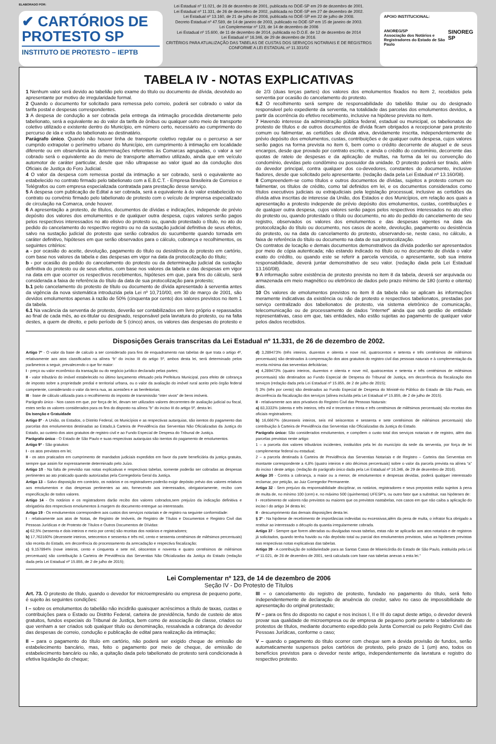ELABORADO POR:
✔ CARTÓRIOS DE
PROTESTO SP
INSTITUTO DE PROTESTO – IEPTB
Lei Estadual nº 11.021, de 28 de dezembro de 2001, publicada no DOE-SP em 29 de dezembro de 2001.
Lei Estadual nº 11.331, de 26 de dezembro de 2002, publicada no DOE-SP em 27 de dezembro de 2002.
Lei Estadual nº 13.160, de 21 de julho de 2008, publicada no DOE-SP em 22 de julho de 2008.
Decreto Estadual nº 47.589, de 14 de janeiro de 2003, publicado no DOE-SP em 15 de janeiro de 2003.
Lei Complementar nº 123, de 14 de dezembro de 2006
Lei Estadual nº 15.600, de 11 de dezembro de 2014, publicada no D.O.E. de 12 de dezembro de 2014
Lei Estadual nº 16.346, de 29 de dezembro de 2016.
CRITÉRIOS PARA ATUALIZAÇÃO DAS TABELAS DE CUSTAS DOS SERVIÇOS NOTARIAIS E DE REGISTROS CONFORME A LEI ESTADUAL nº 11.331/02
APOIO INSTITUCIONAL:
ANOREG/SP
Associação dos Notários e Registradores do Estado de São Paulo SINOREG SP
TABELA IV - NOTAS EXPLICATIVAS
1 Nenhum valor será devido ao tabelião pelo exame do título ou documento de dívida, devolvido ao apresentante por motivo de irregularidade formal.
2 Quando o documento for solicitado para remessa pelo correio, poderá ser cobrado o valor da tarifa postal e despesas correspondentes.
3 A despesa de condução a ser cobrada pela entrega da intimação procedida diretamente pelo tabelionato, será a equivalente ao do valor da tarifa de ônibus ou qualquer outro meio de transporte coletivo utilizado e existente dentro do Município, em número certo, necessário ao cumprimento do percurso de ida e volta do tabelionato ao destinatário.
Parágrafo único. Quando não houver linha de transporte coletivo regular ou o percurso a ser cumprido extrapolar o perímetro urbano do Município, em cumprimento à intimação em localidade diferente ou em observância às determinações referentes às Comarcas agrupadas, o valor a ser cobrado será o equivalente ao do meio de transporte alternativo utilizado, ainda que em veículo automotor de caráter particular, desde que não ultrapasse ao valor igual ao da condução dos Oficiais de Justiça do Foro Judicial.
4 O valor da despesa com remessa postal da intimação a ser cobrado, será o equivalente ao estabelecido no contrato firmado pelo tabelionato com a E.B.C.T. - Empresa Brasileira de Correios e Telégrafos ou com empresa especializada contratada para prestação desse serviço.
5 A despesa com publicação de Edital a ser cobrada, será a equivalente à do valor estabelecido no contrato ou convênio firmado pelo tabelionato de protesto com o veículo de imprensa especializado de circulação na Comarca, onde houver.
6 A apresentação a protesto, de títulos, documentos de dívidas e indicações, independe de prévio depósito dos valores dos emolumentos e de qualquer outra despesa, cujos valores serão pagos pelos respectivos interessados no ato elisivo do protesto ou, quando protestado o título, no ato do pedido do cancelamento do respectivo registro ou no da sustação judicial definitiva de seus efeitos, salvo na sustação judicial do protesto que serão cobrados do sucumbente quando tornada em caráter definitivo, hipóteses em que serão observados para o cálculo, cobrança e recolhimentos, os seguintes critérios:
a - por ocasião do aceite, devolução, pagamento do título ou desistência do protesto em cartório, com base nos valores da tabela e das despesas em vigor na data da protocolização do título;
b - por ocasião do pedido do cancelamento do protesto ou da determinação judicial da sustação definitiva do protesto ou de seus efeitos, com base nos valores da tabela e das despesas em vigor na data em que ocorrer os respectivos recebimentos, hipóteses em que, para fins do cálculo, será considerada a faixa de referência do título da data de sua protocolização para protesto;
b.1 pelo cancelamento do protesto de título ou documento de dívida apresentado à serventia antes da vigência da nova sistemática introduzida pela Lei nº 10,710/00, em 30 de março de 2001, são devidos emolumentos apenas à razão de 50% (cinquenta por cento) dos valores previstos no item 1 da tabela.
6.1 Na vacância da serventia de protesto, deverão ser contabilizados em livro próprio e repassados ao final de cada mês, ao ex-titular ou designado, responsável pela lavratura do protesto, ou na falta destes, a quem de direito, e pelo período de 5 (cinco) anos, os valores das despesas do protesto e de 2/3 (duas terças partes) dos valores dos emolumentos fixados no item 2, recebidos pela serventia por ocasião do cancelamento do protesto.
6.2 O recolhimento será sempre de responsabilidade do tabelião titular ou do designado responsável pelo expediente da serventia, na totalidade das parcelas dos emolumentos devidos, a partir da ocorrência do efetivo recebimento, inclusive na hipótese prevista no item.
7 Havendo interesse da administração pública federal, estadual ou municipal, os tabelionatos de protesto de títulos e de outros documentos de dívida ficam obrigados a recepcionar para protesto comum ou falimentar, as certidões de dívida ativa, devidamente inscrita, independentemente de prévio depósito dos emolumentos, custas, contribuições e de qualquer outra despesa, cujos valores serão pagos na forma prevista no item 6, bem como o crédito decorrente de aluguel e de seus encargos, desde que provado por contrato escrito, e ainda o crédito do condomínio, decorrente das quotas de rateio de despesas e da aplicação de multas, na forma da lei ou convenção do condomínio, devidas pelo condômino ou possuidor da unidade. O protesto poderá ser tirado, além do devedor principal, contra qualquer dos co-devedores, constantes do documento, inclusive fiadores, desde que solicitado pelo apresentante. (redação dada pela Lei Estadual nº 13.160/08).
8 Compreendem-se como títulos e outros documentos de dívidas, sujeitos a protesto comum ou falimentar, os títulos de crédito, como tal definidos em lei, e os documentos considerados como títulos executivos judiciais ou extrajudiciais pela legislação processual, inclusive as certidões da dívida ativa inscritas de interesse da União, dos Estados e dos Municípios, em relação aos quais a apresentação a protesto independe de prévio depósito dos emolumentos, custas, contribuições e de qualquer outra despesa, cujos valores serão pagos pelos respectivos interessados no ato elivo do protesto ou, quando protestado o título ou documento, no ato do pedido do cancelamento de seu registro, observados os valores dos emolumentos e das despesas vigentes na data da protocolização do título ou documento, nos casos de aceite, devolução, pagamento ou desistência do protesto, ou na data do cancelamento do protesto, observando-se, neste caso, no cálculo, a faixa de referência do título ou documento na data de sua protocolização.
Os contratos de locação e demais documentos demonstrativos da dívida poderão ser apresentados por meio de cópia autenticada; não estando indicado no título ou no documento de dívida o valor exato do crédito, ou quando este se referir a parcela vencida, o apresentante, sob sua inteira responsabilidade, deverá juntar demonstrativo de seu valor. (redação dada pela Lei Estadual 13.160/08).
9 A informação sobre existência de protesto prevista no item 8 da tabela, deverá ser arquivada ou armazenada em meio magnético ou eletrônico de dados pelo prazo mínimo de 180 (cento e oitenta) dias.
10 Os valores de emolumentos previstos no item 8 da tabela não se aplicam às informações meramente indicativas da existência ou não de protesto e respectivos tabelionatos, prestadas por serviço centralizado dos tabelionatos de protesto, via sistema eletrônico de comunicação, telecomunicação ou de processamento de dados "internet" ainda que sob gestão de entidade representativas, caso em que, tais entidades, não estão sujeitas ao pagamento de qualquer valor pelos dados recebidos.
Disposições Gerais transcritas da Lei Estadual nº 11.331, de 26 de dezembro de 2002.
Artigo 7º - O valor da base de calculo a ser considerado para fins de enquadramento nas tabelas de que trata o artigo 4º, relativamente aos atos classificados na alínea “b” do inciso III do artigo 5º, ambos desta lei, será determinado pelos parâmetros a seguir, prevalecendo o que for maior:
I - preço ou valor econômico da transação ou do negócio jurídico declarado pelas partes;
II - valor tributário do imóvel estabelecido no último lançamento efetuado pela Prefeitura Municipal, para efeito de cobrança de imposto sobre a propriedade predial e territorial urbana, ou o valor da avaliação do imóvel rural aceito pelo órgão federal competente, considerando o valor da terra nua, as acessões e as benfeitorias;
III - base de cálculo utilizada para o recolhimento do imposto de transmissão “inter vivos” de bens imóveis.
Parágrafo único - Nos casos em que, por força de lei, devam ser utilizados valores decorrentes de avaliação judicial ou fiscal, estes serão os valores considerados para os fins do disposto na alínea "b" do inciso III do artigo 5º, desta lei.
Da Isenção e Gratuidade
Artigo 8º - A União, os Estados, o Distrito Federal, os Municípios e as respectivas autarquias, são isentos do pagamento das parcelas dos emolumentos destinadas ao Estado,à Carteira de Previdência das Serventias Não Oficializadas da Justiça do Estado, ao custeio dos atos gratuitos de registro civil e ao Fundo Especial de Despesa do Tribunal de Justiça.
Parágrafo único - O Estado de São Paulo e suas respectivas autarquias são isentos do pagamento de emolumentos.
Artigo 9º - São gratuitos:
I - os atos previstos em lei;
II - os atos praticados em cumprimento de mandados judiciais expedidos em favor da parte beneficiária da justiça gratuita, sempre que assim for expressamente determinado pelo Juízo.
Artigo 10 - Na falta de previsão nas notas explicativas e respectivas tabelas, somente poderão ser cobradas as despesas pertinentes ao ato praticado quando autorizadas pela Corregedoria Geral da Justiça.
Artigo 13 – Salvo disposição em contrário, os notários e os registradores poderão exigir depósito prévio dos valores relativos aos emolumentos e das despesas pertinentes ao ato, fornecendo aos interessados, obrigatoriamente, recibo com especificação de todos valores.
Artigo 14 - Os notários e os registradores darão recibo dos valores cobrados,sem prejuízo da indicação definitiva e obrigatória dos respectivos emolumentos à margem do documento entregue ao interessado.
Artigo 19 - Os emolumentos correspondem aos custos dos serviços notariais e de registro na seguinte conformidade:
I - relativamente aos atos de Notas, de Registro de Imóveis, de Registro de Títulos e Documentos e Registro Civil das Pessoas Jurídicas e de Protesto de Títulos e Outros Documentos de Dívidas:
a) 62,5% (sessenta e dois inteiros e meio por cento) são receitas dos notários e registradores;
b) 17,763160% (dezessete inteiros, setecentos e sessenta e três mil, cento e sessenta centésimos de milésimos percentuais) são receita do Estado, em decorrência do processamento da arrecadação e respectiva fiscalização;
c) 9,157894% (nove inteiros, cento e cinquenta e sete mil, oitocentos e noventa e quatro centésimos de milésimos percentuais) são contribuição à Carteira de Previdência das Serventias Não Oficializadas da Justiça do Estado (redação dada pela Lei Estadual nº 15.855, de 2 de julho de 2015);
d) 3,289473% (três inteiros, duzentos e oitenta e nove mil, quatrocentos e setenta e três centésimos de milésimos percentuais) são destinados à compensação dos atos gratuitos do registro civil das pessoas naturais e à complementação da receita mínima das serventias deficitárias;
e) 4,289473% (quatro inteiros, duzentos e oitenta e nove mil, quatrocentos e setenta e três centésimos de milésimos percentuais) são destinados ao Fundo Especial de Despesa do Tribunal de Justiça, em decorrência da fiscalização dos serviços (redação dada pela Lei Estadual nº 15.855, de 2 de julho de 2015);
f) 3% (três por cento) são destinados ao Fundo Especial de Despesa do Ministé-rio Público do Estado de São Paulo, em decorrência da fiscalização dos serviços (alínea incluída pela Lei Estadual nº 15.855, de 2 de julho de 2015).
II - relativamente aos atos privativos do Registro Civil das Pessoas Naturais:
a) 83,3333% (oitenta e três inteiros, três mil e trezentos e trinta e três centésimos de milésimos percentuais) são receitas dos oficiais registradores;
b) 16,6667% (dezesseis inteiros, seis mil seiscentos e sessenta e sete centésimos de milésimos percentuais) são contribuição à Carteira de Previdência das Serventias não Oficializadas da Justiça do Estado.
Parágrafo único: São considerados emolumentos, e compõem o custo total dos serviços notariais e de registro, além das parcelas previstas neste artigo:
1 – a parcela dos valores tributários incidentes, instituídos pela lei do município da sede da serventia, por força de lei complementar federal ou estadual;
2 – a parcela destinada à Carteira de Previdência das Serventias Notariais e de Registro – Carteira das Serventias em montante correspondente a 4,8% (quatro inteiros e oito décimos percentuais) sobre o valor da parcela prevista na alínea “a” do inciso I deste artigo. (redação do parágrafo único dada pela Lei Estadual nº 16.346, de 29 de dezembro de 2016).
Artigo 30 - Contra a cobrança, a maior ou a menor, de emolumentos e despesas devidas, poderá qualquer interessado reclamar, por petição, ao Juiz Corregedor Permanente.
Artigo 32 - Sem prejuízo da responsabilidade disciplinar, os notários, registradores e seus prepostos estão sujeitos à pena de multa de, no mínimo 100 (cem) e, no máximo 500 (quinhentas) UFESP’s, ou outro fator que a substituir, nas hipóteses de:
I - recebimento de valores não previstos ou maiores que os previstos nastabelas, nos casos em que não caiba a aplicação do inciso I do artigo 34 desta lei;
II - descumprimento das demais disposições desta lei.
§ 3º - Na hipótese de recebimento de importâncias indevidas ou excessivas,além da pena de multa, o infrator fica obrigado a restituir ao interessado o décuplo da quantia irregularmente cobrada.
Artigo 37 - Sempre que forem alteradas ou divulgadas novas tabelas, estas não se aplicarão aos atos notariais e de registros já solicitados, quando tenha havido ou não depósito total ou parcial dos emolumentos previstos, salvo as hipóteses previstas nas respectivas notas explicativas das tabelas.
Artigo 39 - A contribuição de solidariedade para as Santas Casas de Misericórdia do Estado de São Paulo, instituída pela Lei nº 11.021, de 28 de dezembro de 2001, será calculada com base nas tabelas anexas a esta lei.”
Lei Complementar nº 123, de 14 de dezembro de 2006
Seção IV - Do Protesto de Títulos
Art. 73. O protesto de título, quando o devedor for microempresário ou empresa de pequeno porte, é sujeito às seguintes condições:
I – sobre os emolumentos do tabelião não incidirão quaisquer acréscimos a título de taxas, custas e contribuições para o Estado ou Distrito Federal, carteira de previdência, fundo de custeio de atos gratuitos, fundos especiais do Tribunal de Justiça, bem como de associação de classe, criados ou que venham a ser criados sob qualquer título ou denominação, ressalvada a cobrança do devedor das despesas de correio, condução e publicação de edital para realização da intimação;
II – para o pagamento do título em cartório, não poderá ser exigido cheque de emissão de estabelecimento bancário, mas, feito o pagamento por meio de cheque, de emissão de estabelecimento bancário ou não, a quitação dada pelo tabelionato de protesto será condicionada à efetiva liquidação do cheque;
III – o cancelamento do registro de protesto, fundado no pagamento do título, será feito independentemente de declaração de anuência do credor, salvo no caso de impossibilidade de apresentação do original protestado;
IV – para os fins do disposto no caput e nos incisos I, II e III do caput deste artigo, o devedor deverá provar sua qualidade de microempresa ou de empresa de pequeno porte perante o tabelionato de protestos de títulos, mediante documento expedido pela Junta Comercial ou pelo Registro Civil das Pessoas Jurídicas, conforme o caso;
V – quando o pagamento do título ocorrer com cheque sem a devida provisão de fundos, serão automaticamente suspensos pelos cartórios de protesto, pelo prazo de 1 (um) ano, todos os benefícios previstos para o devedor neste artigo, independentemente da lavratura e registro do respectivo protesto.